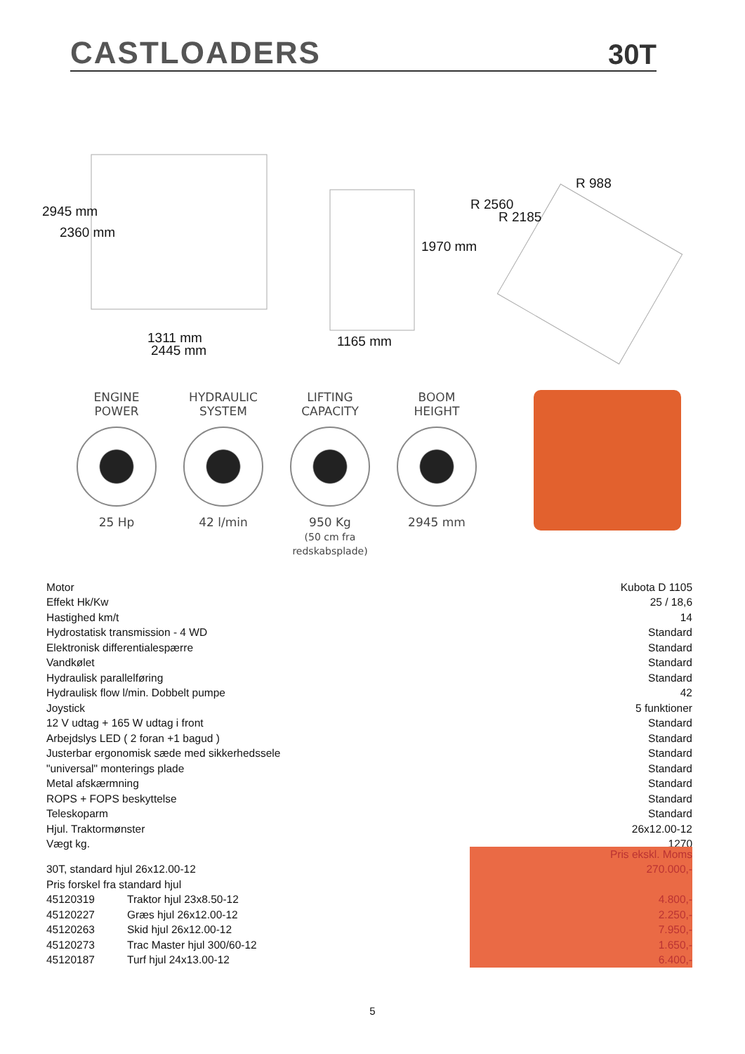CASTLOADERS 30T
2945 mm
2360 mm
1311 mm
2445 mm
1165 mm
1970 mm
R 2560
R 2185
R 988
ENGINE
POWER
25 Hp
HYDRAULIC
SYSTEM
42 l/min
LIFTING
CAPACITY
950 Kg
(50 cm fra redskabsplade)
BOOM
HEIGHT
2945 mm
| Motor | Kubota D 1105 |
| Effekt Hk/Kw | 25 / 18,6 |
| Hastighed km/t | 14 |
| Hydrostatisk transmission - 4 WD | Standard |
| Elektronisk differentialespærre | Standard |
| Vandkølet | Standard |
| Hydraulisk parallelføring | Standard |
| Hydraulisk flow l/min. Dobbelt pumpe | 42 |
| Joystick | 5 funktioner |
| 12 V udtag + 165 W udtag i front | Standard |
| Arbejdslys LED ( 2 foran +1 bagud ) | Standard |
| Justerbar ergonomisk sæde med sikkerhedssele | Standard |
| "universal" monterings plade | Standard |
| Metal afskærmning | Standard |
| ROPS + FOPS beskyttelse | Standard |
| Teleskoparm | Standard |
| Hjul. Traktormønster | 26x12.00-12 |
| Vægt kg. | 1270 |
| | | Pris ekskl. Moms |
| 30T, standard hjul 26x12.00-12 | | 270.000,- |
| Pris forskel fra standard hjul | | |
| 45120319 | Traktor hjul 23x8.50-12 | 4.800,- |
| 45120227 | Græs hjul 26x12.00-12 | 2.250,- |
| 45120263 | Skid hjul 26x12.00-12 | 7.950,- |
| 45120273 | Trac Master hjul 300/60-12 | 1.650,- |
| 45120187 | Turf hjul 24x13.00-12 | 6.400,- |
5